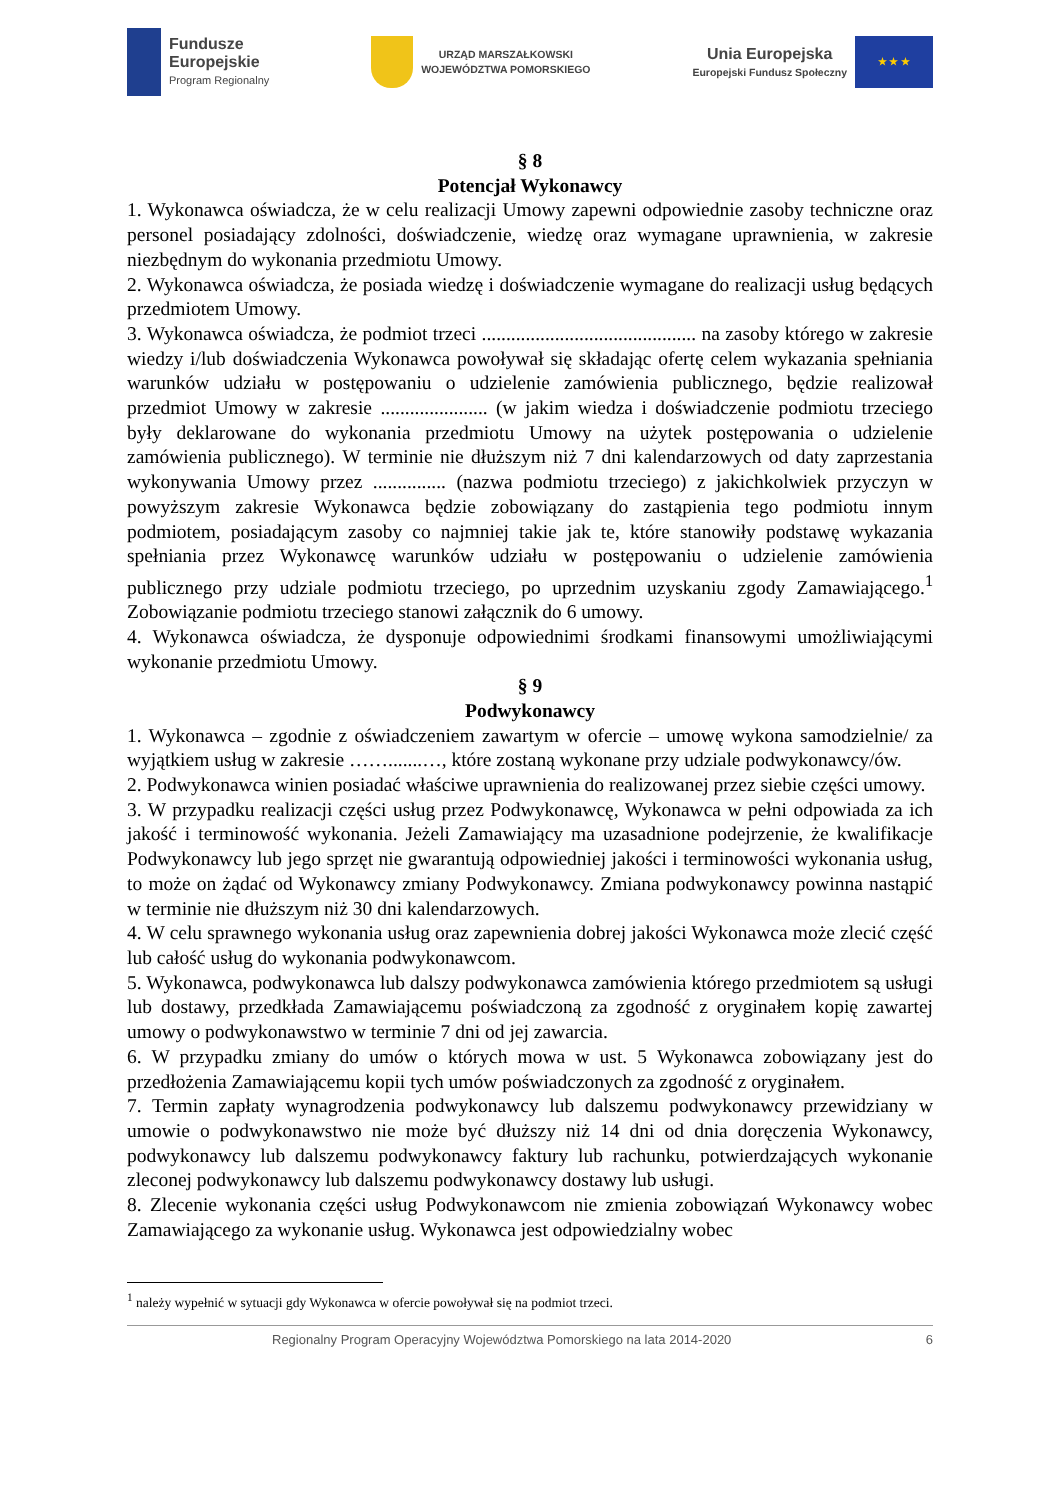Fundusze
Europejskie
Program Regionalny
URZĄD MARSZAŁKOWSKI
WOJEWÓDZTWA POMORSKIEGO
Unia Europejska
Europejski Fundusz Społeczny
★ ★ ★
§ 8
Potencjał Wykonawcy
1. Wykonawca oświadcza, że w celu realizacji Umowy zapewni odpowiednie zasoby techniczne oraz personel posiadający zdolności, doświadczenie, wiedzę oraz wymagane uprawnienia, w zakresie niezbędnym do wykonania przedmiotu Umowy.
2. Wykonawca oświadcza, że posiada wiedzę i doświadczenie wymagane do realizacji usług będących przedmiotem Umowy.
3. Wykonawca oświadcza, że podmiot trzeci ............................................ na zasoby którego w zakresie wiedzy i/lub doświadczenia Wykonawca powoływał się składając ofertę celem wykazania spełniania warunków udziału w postępowaniu o udzielenie zamówienia publicznego, będzie realizował przedmiot Umowy w zakresie ...................... (w jakim wiedza i doświadczenie podmiotu trzeciego były deklarowane do wykonania przedmiotu Umowy na użytek postępowania o udzielenie zamówienia publicznego). W terminie nie dłuższym niż 7 dni kalendarzowych od daty zaprzestania wykonywania Umowy przez ............... (nazwa podmiotu trzeciego) z jakichkolwiek przyczyn w powyższym zakresie Wykonawca będzie zobowiązany do zastąpienia tego podmiotu innym podmiotem, posiadającym zasoby co najmniej takie jak te, które stanowiły podstawę wykazania spełniania przez Wykonawcę warunków udziału w postępowaniu o udzielenie zamówienia publicznego przy udziale podmiotu trzeciego, po uprzednim uzyskaniu zgody Zamawiającego.<sup>1</sup> Zobowiązanie podmiotu trzeciego stanowi załącznik do 6 umowy.
4. Wykonawca oświadcza, że dysponuje odpowiednimi środkami finansowymi umożliwiającymi wykonanie przedmiotu Umowy.
§ 9
Podwykonawcy
1. Wykonawca – zgodnie z oświadczeniem zawartym w ofercie – umowę wykona samodzielnie/ za wyjątkiem usług w zakresie …….......…, które zostaną wykonane przy udziale podwykonawcy/ów.
2. Podwykonawca winien posiadać właściwe uprawnienia do realizowanej przez siebie części umowy.
3. W przypadku realizacji części usług przez Podwykonawcę, Wykonawca w pełni odpowiada za ich jakość i terminowość wykonania. Jeżeli Zamawiający ma uzasadnione podejrzenie, że kwalifikacje Podwykonawcy lub jego sprzęt nie gwarantują odpowiedniej jakości i terminowości wykonania usług, to może on żądać od Wykonawcy zmiany Podwykonawcy. Zmiana podwykonawcy powinna nastąpić w terminie nie dłuższym niż 30 dni kalendarzowych.
4. W celu sprawnego wykonania usług oraz zapewnienia dobrej jakości Wykonawca może zlecić część lub całość usług do wykonania podwykonawcom.
5. Wykonawca, podwykonawca lub dalszy podwykonawca zamówienia którego przedmiotem są usługi lub dostawy, przedkłada Zamawiającemu poświadczoną za zgodność z oryginałem kopię zawartej umowy o podwykonawstwo w terminie 7 dni od jej zawarcia.
6. W przypadku zmiany do umów o których mowa w ust. 5 Wykonawca zobowiązany jest do przedłożenia Zamawiającemu kopii tych umów poświadczonych za zgodność z oryginałem.
7. Termin zapłaty wynagrodzenia podwykonawcy lub dalszemu podwykonawcy przewidziany w umowie o podwykonawstwo nie może być dłuższy niż 14 dni od dnia doręczenia Wykonawcy, podwykonawcy lub dalszemu podwykonawcy faktury lub rachunku, potwierdzających wykonanie zleconej podwykonawcy lub dalszemu podwykonawcy dostawy lub usługi.
8. Zlecenie wykonania części usług Podwykonawcom nie zmienia zobowiązań Wykonawcy wobec Zamawiającego za wykonanie usług. Wykonawca jest odpowiedzialny wobec
<sup>1</sup> należy wypełnić w sytuacji gdy Wykonawca w ofercie powoływał się na podmiot trzeci.
Regionalny Program Operacyjny Województwa Pomorskiego na lata 2014-2020 6